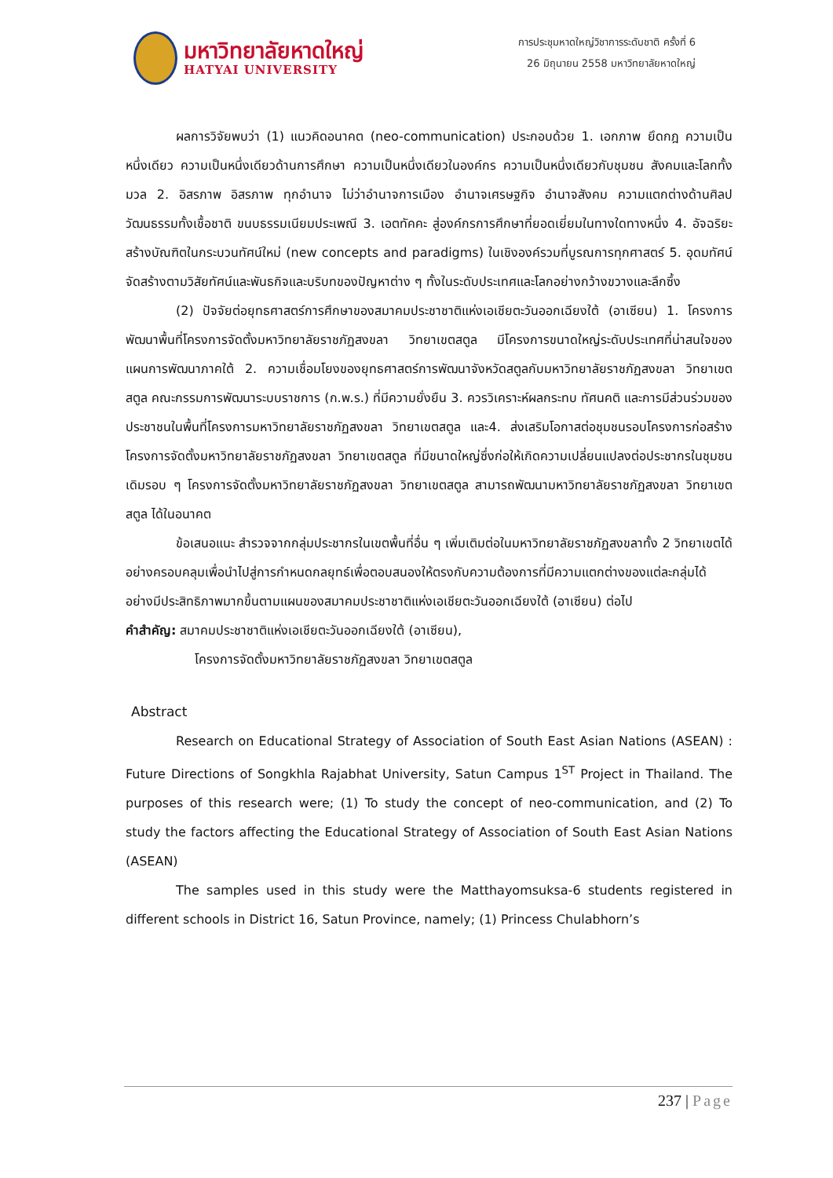มหาวิทยาลัยหาดใหญ่
HATYAI UNIVERSITY
การประชุมหาดใหญ่วิชาการระดับชาติ ครั้งที่ 6
26 มิถุนายน 2558 มหาวิทยาลัยหาดใหญ่
ผลการวิจัยพบว่า (1) แนวคิดอนาคต (neo-communication) ประกอบด้วย 1. เอกภาพ ยึดกฎ ความเป็นหนึ่งเดียว ความเป็นหนึ่งเดียวด้านการศึกษา ความเป็นหนึ่งเดียวในองค์กร ความเป็นหนึ่งเดียวกับชุมชน สังคมและโลกทั้งมวล 2. อิสรภาพ อิสรภาพ ทุกอำนาจ ไม่ว่าอำนาจการเมือง อำนาจเศรษฐกิจ อำนาจสังคม ความแตกต่างด้านศิลปวัฒนธรรมทั้งเชื้อชาติ ขนบธรรมเนียมประเพณี 3. เอตทัคคะ สู่องค์กรการศึกษาที่ยอดเยี่ยมในทางใดทางหนึ่ง 4. อัจฉริยะ สร้างบัณฑิตในกระบวนทัศน์ใหม่ (new concepts and paradigms) ในเชิงองค์รวมที่บูรณการทุกศาสตร์ 5. อุดมทัศน์ จัดสร้างตามวิสัยทัศน์และพันธกิจและบริบทของปัญหาต่าง ๆ ทั้งในระดับประเทศและโลกอย่างกว้างขวางและลึกซึ้ง
(2) ปัจจัยต่อยุทธศาสตร์การศึกษาของสมาคมประชาชาติแห่งเอเชียตะวันออกเฉียงใต้ (อาเซียน) 1. โครงการพัฒนาพื้นที่โครงการจัดตั้งมหาวิทยาลัยราชภัฏสงขลา วิทยาเขตสตูล มีโครงการขนาดใหญ่ระดับประเทศที่น่าสนใจของแผนการพัฒนาภาคใต้ 2. ความเชื่อมโยงของยุทธศาสตร์การพัฒนาจังหวัดสตูลกับมหาวิทยาลัยราชภัฏสงขลา วิทยาเขตสตูล คณะกรรมการพัฒนาระบบราชการ (ก.พ.ร.) ที่มีความยั่งยืน 3. ควรวิเคราะห์ผลกระทบ ทัศนคติ และการมีส่วนร่วมของประชาชนในพื้นที่โครงการมหาวิทยาลัยราชภัฏสงขลา วิทยาเขตสตูล และ4. ส่งเสริมโอกาสต่อชุมชนรอบโครงการก่อสร้างโครงการจัดตั้งมหาวิทยาลัยราชภัฏสงขลา วิทยาเขตสตูล ที่มีขนาดใหญ่ซึ่งก่อให้เกิดความเปลี่ยนแปลงต่อประชากรในชุมชนเดิมรอบ ๆ โครงการจัดตั้งมหาวิทยาลัยราชภัฏสงขลา วิทยาเขตสตูล สามารถพัฒนามหาวิทยาลัยราชภัฏสงขลา วิทยาเขตสตูล ได้ในอนาคต
ข้อเสนอแนะ สำรวจจากกลุ่มประชากรในเขตพื้นที่อื่น ๆ เพิ่มเติมต่อในมหาวิทยาลัยราชภัฏสงขลาทั้ง 2 วิทยาเขตได้อย่างครอบคลุมเพื่อนำไปสู่การกำหนดกลยุทธ์เพื่อตอบสนองให้ตรงกับความต้องการที่มีความแตกต่างของแต่ละกลุ่มได้อย่างมีประสิทธิภาพมากขึ้นตามแผนของสมาคมประชาชาติแห่งเอเชียตะวันออกเฉียงใต้ (อาเซียน) ต่อไป
คำสำคัญ: สมาคมประชาชาติแห่งเอเชียตะวันออกเฉียงใต้ (อาเซียน),
โครงการจัดตั้งมหาวิทยาลัยราชภัฏสงขลา วิทยาเขตสตูล
Abstract
Research on Educational Strategy of Association of South East Asian Nations (ASEAN) : Future Directions of Songkhla Rajabhat University, Satun Campus 1<sup>ST</sup> Project in Thailand. The purposes of this research were; (1) To study the concept of neo-communication, and (2) To study the factors affecting the Educational Strategy of Association of South East Asian Nations (ASEAN)
The samples used in this study were the Matthayomsuksa-6 students registered in different schools in District 16, Satun Province, namely; (1) Princess Chulabhorn’s
237 | Page